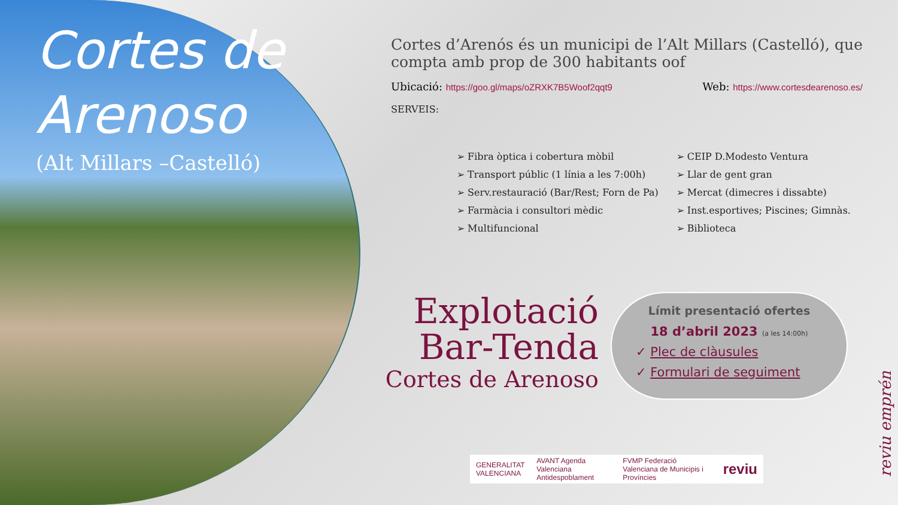Cortes de Arenoso
(Alt Millars –Castelló)
Cortes d’Arenós és un municipi de l’Alt Millars (Castelló), que compta amb prop de 300 habitants oof
Ubicació: https://goo.gl/maps/oZRXK7B5Woof2qqt9 Web: https://www.cortesdearenoso.es/
SERVEIS:
➢ Fibra òptica i cobertura mòbil
➢ Transport públic (1 línia a les 7:00h)
➢ Serv.restauració (Bar/Rest; Forn de Pa)
➢ Farmàcia i consultori mèdic
➢ Multifuncional
➢ CEIP D.Modesto Ventura
➢ Llar de gent gran
➢ Mercat (dimecres i dissabte)
➢ Inst.esportives; Piscines; Gimnàs.
➢ Biblioteca
Explotació
Bar-Tenda
Cortes de Arenoso
Límit presentació ofertes
18 d’abril 2023 (a les 14:00h)
✓ Plec de clàusules
✓ Formulari de seguiment
GENERALITAT VALENCIANA AVANT Agenda Valenciana Antidespoblament FVMP Federació Valenciana de Municipis i Províncies reviu
reviu emprén